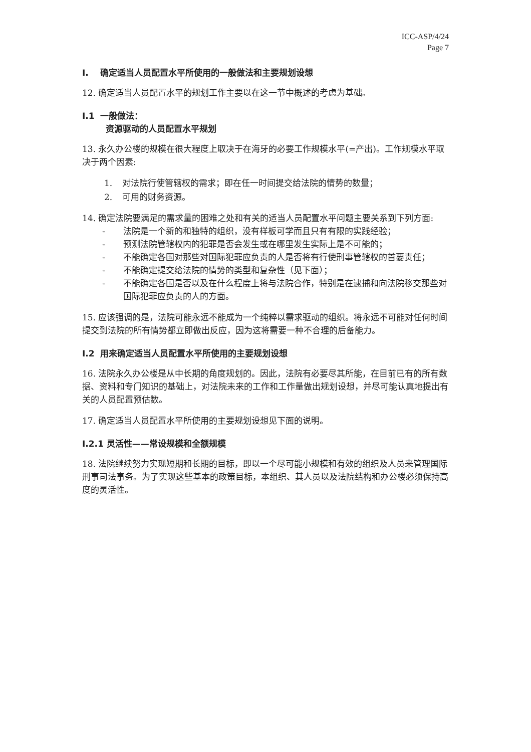ICC-ASP/4/24
Page 7
I. 确定适当人员配置水平所使用的一般做法和主要规划设想
12. 确定适当人员配置水平的规划工作主要以在这一节中概述的考虑为基础。
I.1 一般做法：
资源驱动的人员配置水平规划
13. 永久办公楼的规模在很大程度上取决于在海牙的必要工作规模水平(=产出)。工作规模水平取决于两个因素:
1. 对法院行使管辖权的需求；即在任一时间提交给法院的情势的数量；
2. 可用的财务资源。
14. 确定法院要满足的需求量的困难之处和有关的适当人员配置水平问题主要关系到下列方面:
- 法院是一个新的和独特的组织，没有样板可学而且只有有限的实践经验；
- 预测法院管辖权内的犯罪是否会发生或在哪里发生实际上是不可能的；
- 不能确定各国对那些对国际犯罪应负责的人是否将有行使刑事管辖权的首要责任；
- 不能确定提交给法院的情势的类型和复杂性（见下面）；
- 不能确定各国是否以及在什么程度上将与法院合作，特别是在逮捕和向法院移交那些对国际犯罪应负责的人的方面。
15. 应该强调的是，法院可能永远不能成为一个纯粹以需求驱动的组织。将永远不可能对任何时间提交到法院的所有情势都立即做出反应，因为这将需要一种不合理的后备能力。
I.2 用来确定适当人员配置水平所使用的主要规划设想
16. 法院永久办公楼是从中长期的角度规划的。因此，法院有必要尽其所能，在目前已有的所有数据、资料和专门知识的基础上，对法院未来的工作和工作量做出规划设想，并尽可能认真地提出有关的人员配置预估数。
17. 确定适当人员配置水平所使用的主要规划设想见下面的说明。
I.2.1 灵活性——常设规模和全额规模
18. 法院继续努力实现短期和长期的目标，即以一个尽可能小规模和有效的组织及人员来管理国际刑事司法事务。为了实现这些基本的政策目标，本组织、其人员以及法院结构和办公楼必须保持高度的灵活性。